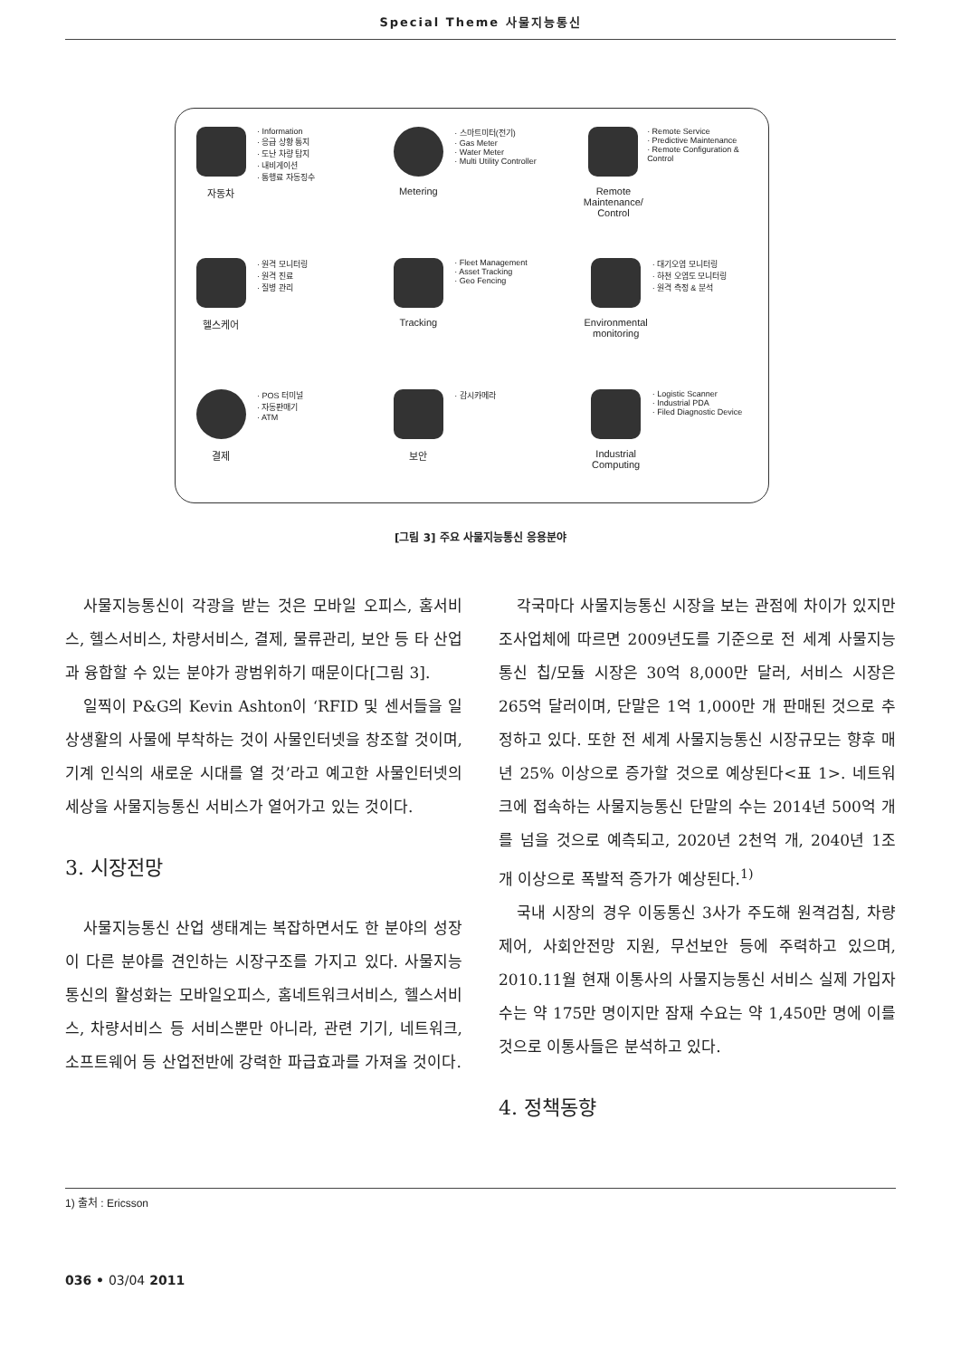Special Theme 사물지능통신
자동차
· Information
· 응급 상황 통지
· 도난 차량 탐지
· 내비게이션
· 통행료 자동징수
Metering
· 스마트미터(전기)
· Gas Meter
· Water Meter
· Multi Utility Controller
Remote Maintenance/ Control
· Remote Service
· Predictive Maintenance
· Remote Configuration & Control
헬스케어
· 원격 모니터링
· 원격 진료
· 질병 관리
Tracking
· Fleet Management
· Asset Tracking
· Geo Fencing
Environmental monitoring
· 대기오염 모니터링
· 하천 오염도 모니터링
· 원격 측정 & 분석
결제
· POS 터미널
· 자동판매기
· ATM
보안
· 감시카메라
Industrial Computing
· Logistic Scanner
· Industrial PDA
· Filed Diagnostic Device
[그림 3] 주요 사물지능통신 응용분야
사물지능통신이 각광을 받는 것은 모바일 오피스, 홈서비스, 헬스서비스, 차량서비스, 결제, 물류관리, 보안 등 타 산업과 융합할 수 있는 분야가 광범위하기 때문이다[그림 3].
일찍이 P&G의 Kevin Ashton이 ‘RFID 및 센서들을 일상생활의 사물에 부착하는 것이 사물인터넷을 창조할 것이며, 기계 인식의 새로운 시대를 열 것’라고 예고한 사물인터넷의 세상을 사물지능통신 서비스가 열어가고 있는 것이다.
3. 시장전망
사물지능통신 산업 생태계는 복잡하면서도 한 분야의 성장이 다른 분야를 견인하는 시장구조를 가지고 있다. 사물지능통신의 활성화는 모바일오피스, 홈네트워크서비스, 헬스서비스, 차량서비스 등 서비스뿐만 아니라, 관련 기기, 네트워크, 소프트웨어 등 산업전반에 강력한 파급효과를 가져올 것이다.
각국마다 사물지능통신 시장을 보는 관점에 차이가 있지만 조사업체에 따르면 2009년도를 기준으로 전 세계 사물지능통신 칩/모듈 시장은 30억 8,000만 달러, 서비스 시장은 265억 달러이며, 단말은 1억 1,000만 개 판매된 것으로 추정하고 있다. 또한 전 세계 사물지능통신 시장규모는 향후 매년 25% 이상으로 증가할 것으로 예상된다<표 1>. 네트워크에 접속하는 사물지능통신 단말의 수는 2014년 500억 개를 넘을 것으로 예측되고, 2020년 2천억 개, 2040년 1조 개 이상으로 폭발적 증가가 예상된다.<sup>1)</sup>
국내 시장의 경우 이동통신 3사가 주도해 원격검침, 차량제어, 사회안전망 지원, 무선보안 등에 주력하고 있으며, 2010.11월 현재 이통사의 사물지능통신 서비스 실제 가입자 수는 약 175만 명이지만 잠재 수요는 약 1,450만 명에 이를 것으로 이통사들은 분석하고 있다.
4. 정책동향
1) 출처 : Ericsson
036 • 03/04 2011